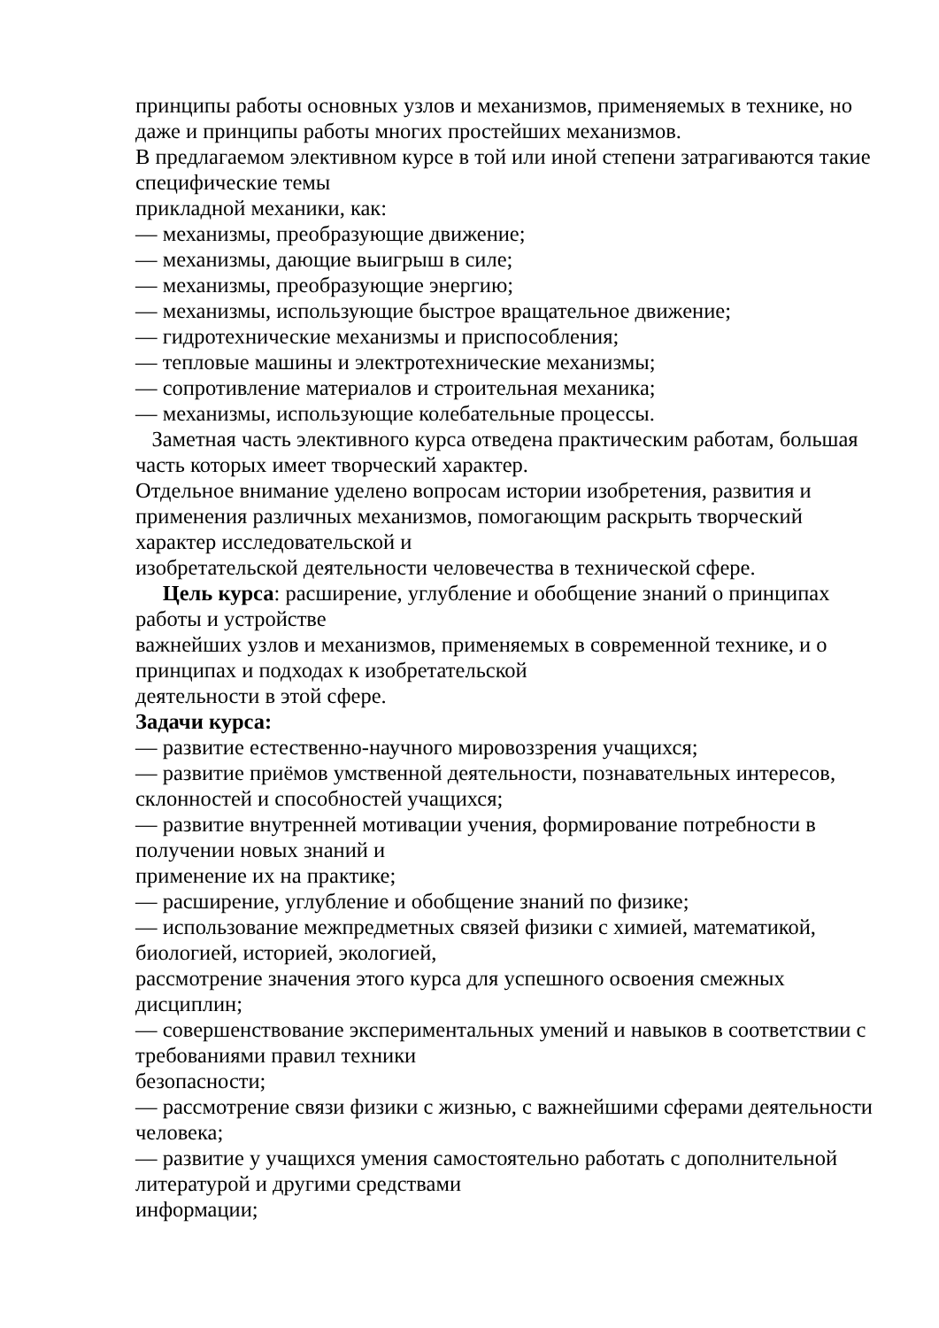принципы работы основных узлов и механизмов, применяемых в технике, но даже и принципы работы многих простейших механизмов.
В предлагаемом элективном курсе в той или иной степени затрагиваются такие специфические темы
прикладной механики, как:
— механизмы, преобразующие движение;
— механизмы, дающие выигрыш в силе;
— механизмы, преобразующие энергию;
— механизмы, использующие быстрое вращательное движение;
— гидротехнические механизмы и приспособления;
— тепловые машины и электротехнические механизмы;
— сопротивление материалов и строительная механика;
— механизмы, использующие колебательные процессы.
Заметная часть элективного курса отведена практическим работам, большая часть которых имеет творческий характер.
Отдельное внимание уделено вопросам истории изобретения, развития и применения различных механизмов, помогающим раскрыть творческий характер исследовательской и
изобретательской деятельности человечества в технической сфере.
Цель курса: расширение, углубление и обобщение знаний о принципах работы и устройстве
важнейших узлов и механизмов, применяемых в современной технике, и о принципах и подходах к изобретательской
деятельности в этой сфере.
Задачи курса:
— развитие естественно-научного мировоззрения учащихся;
— развитие приёмов умственной деятельности, познавательных интересов, склонностей и способностей учащихся;
— развитие внутренней мотивации учения, формирование потребности в получении новых знаний и
применение их на практике;
— расширение, углубление и обобщение знаний по физике;
— использование межпредметных связей физики с химией, математикой, биологией, историей, экологией,
рассмотрение значения этого курса для успешного освоения смежных дисциплин;
— совершенствование экспериментальных умений и навыков в соответствии с требованиями правил техники
безопасности;
— рассмотрение связи физики с жизнью, с важнейшими сферами деятельности человека;
— развитие у учащихся умения самостоятельно работать с дополнительной литературой и другими средствами
информации;